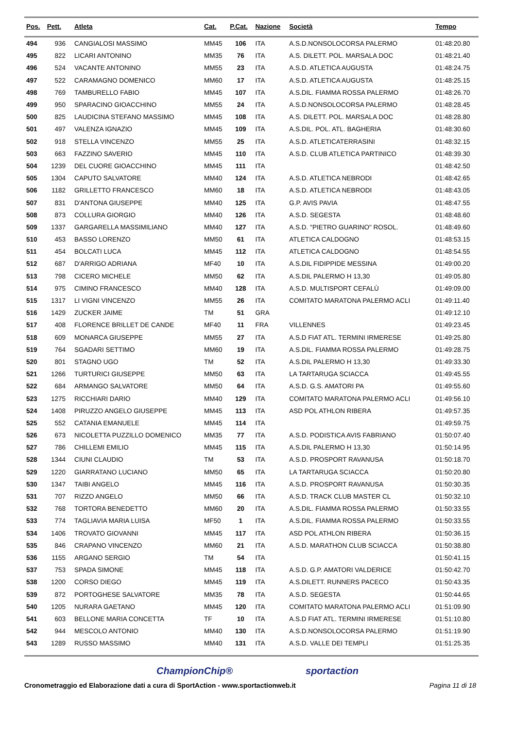| Pos. | Pett. | Atleta | Cat. | P.Cat. | Nazione | Società | Tempo |
| --- | --- | --- | --- | --- | --- | --- | --- |
| 494 | 936 | CANGIALOSI MASSIMO | MM45 | 106 | ITA | A.S.D.NONSOLOCORSA PALERMO | 01:48:20.80 |
| 495 | 822 | LICARI ANTONINO | MM35 | 76 | ITA | A.S. DILETT. POL. MARSALA DOC | 01:48:21.40 |
| 496 | 524 | VACANTE ANTONINO | MM55 | 23 | ITA | A.S.D. ATLETICA AUGUSTA | 01:48:24.75 |
| 497 | 522 | CARAMAGNO DOMENICO | MM60 | 17 | ITA | A.S.D. ATLETICA AUGUSTA | 01:48:25.15 |
| 498 | 769 | TAMBURELLO FABIO | MM45 | 107 | ITA | A.S.DIL. FIAMMA ROSSA PALERMO | 01:48:26.70 |
| 499 | 950 | SPARACINO GIOACCHINO | MM55 | 24 | ITA | A.S.D.NONSOLOCORSA PALERMO | 01:48:28.45 |
| 500 | 825 | LAUDICINA STEFANO MASSIMO | MM45 | 108 | ITA | A.S. DILETT. POL. MARSALA DOC | 01:48:28.80 |
| 501 | 497 | VALENZA IGNAZIO | MM45 | 109 | ITA | A.S.DIL. POL. ATL. BAGHERIA | 01:48:30.60 |
| 502 | 918 | STELLA VINCENZO | MM55 | 25 | ITA | A.S.D. ATLETICATERRASINI | 01:48:32.15 |
| 503 | 663 | FAZZINO SAVERIO | MM45 | 110 | ITA | A.S.D. CLUB ATLETICA PARTINICO | 01:48:39.30 |
| 504 | 1239 | DEL CUORE GIOACCHINO | MM45 | 111 | ITA | | 01:48:42.50 |
| 505 | 1304 | CAPUTO SALVATORE | MM40 | 124 | ITA | A.S.D. ATLETICA NEBRODI | 01:48:42.65 |
| 506 | 1182 | GRILLETTO FRANCESCO | MM60 | 18 | ITA | A.S.D. ATLETICA NEBRODI | 01:48:43.05 |
| 507 | 831 | D'ANTONA GIUSEPPE | MM40 | 125 | ITA | G.P. AVIS PAVIA | 01:48:47.55 |
| 508 | 873 | COLLURA GIORGIO | MM40 | 126 | ITA | A.S.D. SEGESTA | 01:48:48.60 |
| 509 | 1337 | GARGARELLA MASSIMILIANO | MM40 | 127 | ITA | A.S.D. "PIETRO GUARINO" ROSOL. | 01:48:49.60 |
| 510 | 453 | BASSO LORENZO | MM50 | 61 | ITA | ATLETICA CALDOGNO | 01:48:53.15 |
| 511 | 454 | BOLCATI LUCA | MM45 | 112 | ITA | ATLETICA CALDOGNO | 01:48:54.55 |
| 512 | 687 | D'ARRIGO ADRIANA | MF40 | 10 | ITA | A.S.DIL FIDIPPIDE MESSINA | 01:49:00.20 |
| 513 | 798 | CICERO MICHELE | MM50 | 62 | ITA | A.S.DIL PALERMO H 13,30 | 01:49:05.80 |
| 514 | 975 | CIMINO FRANCESCO | MM40 | 128 | ITA | A.S.D. MULTISPORT CEFALÙ | 01:49:09.00 |
| 515 | 1317 | LI VIGNI VINCENZO | MM55 | 26 | ITA | COMITATO MARATONA PALERMO ACLI | 01:49:11.40 |
| 516 | 1429 | ZUCKER JAIME | TM | 51 | GRA | | 01:49:12.10 |
| 517 | 408 | FLORENCE BRILLET DE CANDE | MF40 | 11 | FRA | VILLENNES | 01:49:23.45 |
| 518 | 609 | MONARCA GIUSEPPE | MM55 | 27 | ITA | A.S.D FIAT ATL. TERMINI IRMERESE | 01:49:25.80 |
| 519 | 764 | SGADARI SETTIMO | MM60 | 19 | ITA | A.S.DIL. FIAMMA ROSSA PALERMO | 01:49:28.75 |
| 520 | 801 | STAGNO UGO | TM | 52 | ITA | A.S.DIL PALERMO H 13,30 | 01:49:33.30 |
| 521 | 1266 | TURTURICI GIUSEPPE | MM50 | 63 | ITA | LA TARTARUGA SCIACCA | 01:49:45.55 |
| 522 | 684 | ARMANGO SALVATORE | MM50 | 64 | ITA | A.S.D. G.S. AMATORI PA | 01:49:55.60 |
| 523 | 1275 | RICCHIARI DARIO | MM40 | 129 | ITA | COMITATO MARATONA PALERMO ACLI | 01:49:56.10 |
| 524 | 1408 | PIRUZZO ANGELO GIUSEPPE | MM45 | 113 | ITA | ASD POL ATHLON RIBERA | 01:49:57.35 |
| 525 | 552 | CATANIA EMANUELE | MM45 | 114 | ITA | | 01:49:59.75 |
| 526 | 673 | NICOLETTA PUZZILLO DOMENICO | MM35 | 77 | ITA | A.S.D. PODISTICA AVIS FABRIANO | 01:50:07.40 |
| 527 | 786 | CHILLEMI EMILIO | MM45 | 115 | ITA | A.S.DIL PALERMO H 13,30 | 01:50:14.95 |
| 528 | 1344 | CIUNI CLAUDIO | TM | 53 | ITA | A.S.D. PROSPORT RAVANUSA | 01:50:18.70 |
| 529 | 1220 | GIARRATANO LUCIANO | MM50 | 65 | ITA | LA TARTARUGA SCIACCA | 01:50:20.80 |
| 530 | 1347 | TAIBI ANGELO | MM45 | 116 | ITA | A.S.D. PROSPORT RAVANUSA | 01:50:30.35 |
| 531 | 707 | RIZZO ANGELO | MM50 | 66 | ITA | A.S.D. TRACK CLUB MASTER CL | 01:50:32.10 |
| 532 | 768 | TORTORA BENEDETTO | MM60 | 20 | ITA | A.S.DIL. FIAMMA ROSSA PALERMO | 01:50:33.55 |
| 533 | 774 | TAGLIAVIA MARIA LUISA | MF50 | 1 | ITA | A.S.DIL. FIAMMA ROSSA PALERMO | 01:50:33.55 |
| 534 | 1406 | TROVATO GIOVANNI | MM45 | 117 | ITA | ASD POL ATHLON RIBERA | 01:50:36.15 |
| 535 | 846 | CRAPANO VINCENZO | MM60 | 21 | ITA | A.S.D. MARATHON CLUB SCIACCA | 01:50:38.80 |
| 536 | 1155 | ARGANO SERGIO | TM | 54 | ITA | | 01:50:41.15 |
| 537 | 753 | SPADA SIMONE | MM45 | 118 | ITA | A.S.D. G.P. AMATORI VALDERICE | 01:50:42.70 |
| 538 | 1200 | CORSO DIEGO | MM45 | 119 | ITA | A.S.DILETT. RUNNERS PACECO | 01:50:43.35 |
| 539 | 872 | PORTOGHESE SALVATORE | MM35 | 78 | ITA | A.S.D. SEGESTA | 01:50:44.65 |
| 540 | 1205 | NURARA GAETANO | MM45 | 120 | ITA | COMITATO MARATONA PALERMO ACLI | 01:51:09.90 |
| 541 | 603 | BELLONE MARIA CONCETTA | TF | 10 | ITA | A.S.D FIAT ATL. TERMINI IRMERESE | 01:51:10.80 |
| 542 | 944 | MESCOLO ANTONIO | MM40 | 130 | ITA | A.S.D.NONSOLOCORSA PALERMO | 01:51:19.90 |
| 543 | 1289 | RUSSO MASSIMO | MM40 | 131 | ITA | A.S.D. VALLE DEI TEMPLI | 01:51:25.35 |
ChampionChip® sportaction
Cronometraggio ed Elaborazione dati a cura di SportAction - www.sportactionweb.it Pagina 11 di 18